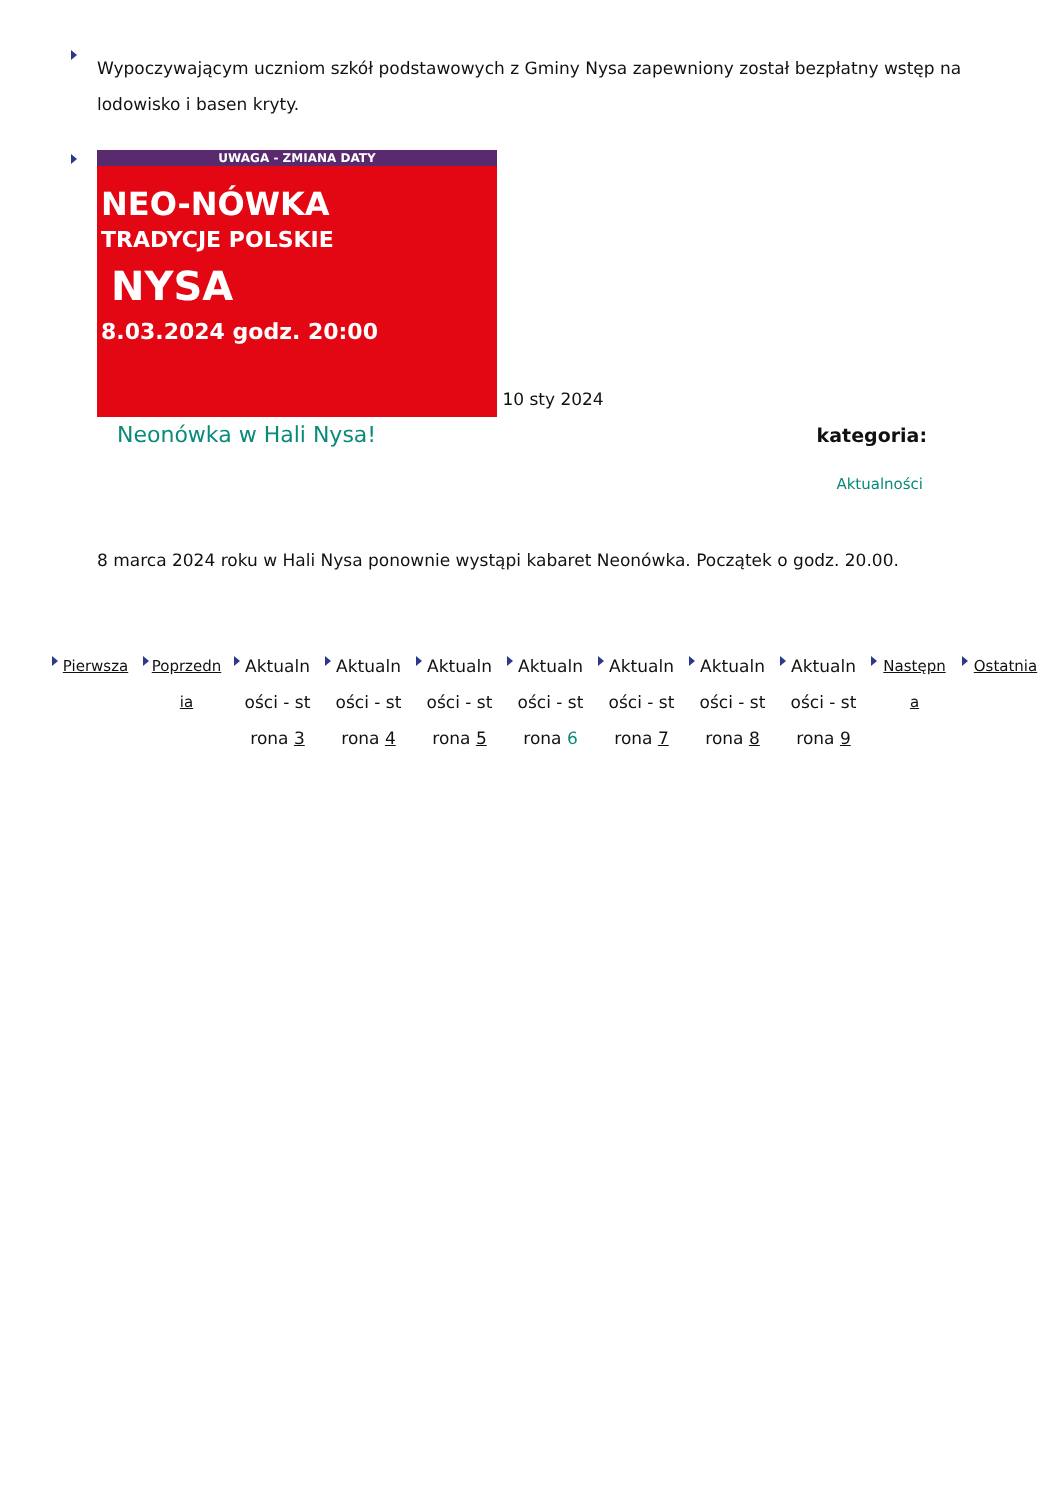Wypoczywającym uczniom szkół podstawowych z Gminy Nysa zapewniony został bezpłatny wstęp na lodowisko i basen kryty.
UWAGA - ZMIANA DATY
NEO-NÓWKA
TRADYCJE POLSKIE
NYSA
8.03.2024 godz. 20:00
10 sty 2024
Neonówka w Hali Nysa! kategoria:
Aktualności
8 marca 2024 roku w Hali Nysa ponownie wystąpi kabaret Neonówka. Początek o godz. 20.00.
Pierwsza Poprzednia
Aktualności - strona 3
Aktualności - strona 4
Aktualności - strona 5
Aktualności - strona 6
Aktualności - strona 7
Aktualności - strona 8
Aktualności - strona 9
Następna Ostatnia